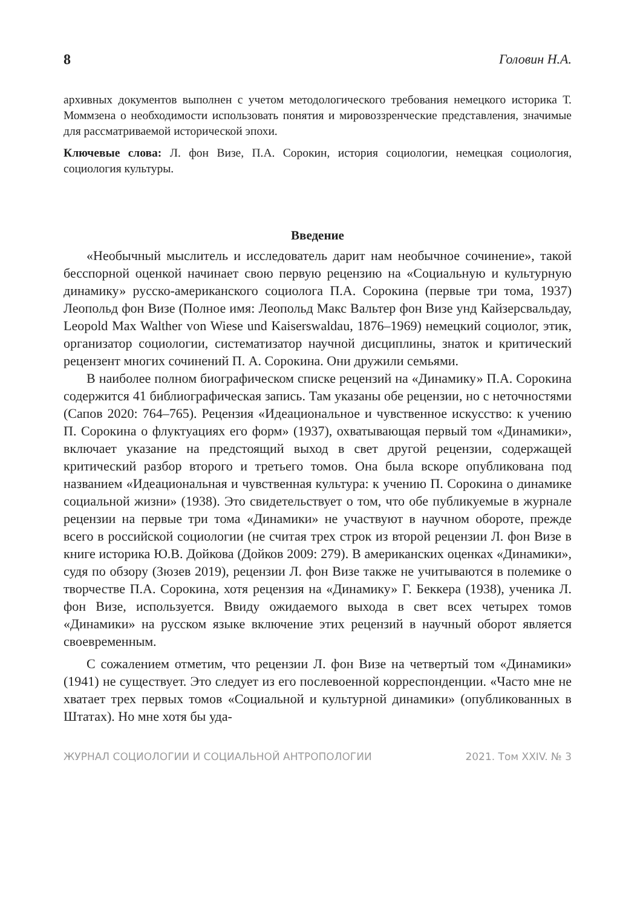8 Головин Н.А.
архивных документов выполнен с учетом методологического требования немецкого историка Т. Моммзена о необходимости использовать понятия и мировоззренческие представления, значимые для рассматриваемой исторической эпохи.
Ключевые слова: Л. фон Визе, П.А. Сорокин, история социологии, немецкая социология, социология культуры.
Введение
«Необычный мыслитель и исследователь дарит нам необычное сочинение», такой бесспорной оценкой начинает свою первую рецензию на «Социальную и культурную динамику» русско-американского социолога П.А. Сорокина (первые три тома, 1937) Леопольд фон Визе (Полное имя: Леопольд Макс Вальтер фон Визе унд Кайзерсвальдау, Leopold Max Walther von Wiese und Kaiserswaldau, 1876–1969) немецкий социолог, этик, организатор социологии, систематизатор научной дисциплины, знаток и критический рецензент многих сочинений П. А. Сорокина. Они дружили семьями.
В наиболее полном биографическом списке рецензий на «Динамику» П.А. Сорокина содержится 41 библиографическая запись. Там указаны обе рецензии, но с неточностями (Сапов 2020: 764–765). Рецензия «Идеациональное и чувственное искусство: к учению П. Сорокина о флуктуациях его форм» (1937), охватывающая первый том «Динамики», включает указание на предстоящий выход в свет другой рецензии, содержащей критический разбор второго и третьего томов. Она была вскоре опубликована под названием «Идеациональная и чувственная культура: к учению П. Сорокина о динамике социальной жизни» (1938). Это свидетельствует о том, что обе публикуемые в журнале рецензии на первые три тома «Динамики» не участвуют в научном обороте, прежде всего в российской социологии (не считая трех строк из второй рецензии Л. фон Визе в книге историка Ю.В. Дойкова (Дойков 2009: 279). В американских оценках «Динамики», судя по обзору (Зюзев 2019), рецензии Л. фон Визе также не учитываются в полемике о творчестве П.А. Сорокина, хотя рецензия на «Динамику» Г. Беккера (1938), ученика Л. фон Визе, используется. Ввиду ожидаемого выхода в свет всех четырех томов «Динамики» на русском языке включение этих рецензий в научный оборот является своевременным.
С сожалением отметим, что рецензии Л. фон Визе на четвертый том «Динамики» (1941) не существует. Это следует из его послевоенной корреспонденции. «Часто мне не хватает трех первых томов «Социальной и культурной динамики» (опубликованных в Штатах). Но мне хотя бы уда-
ЖУРНАЛ СОЦИОЛОГИИ И СОЦИАЛЬНОЙ АНТРОПОЛОГИИ 2021. Том XXIV. № 3